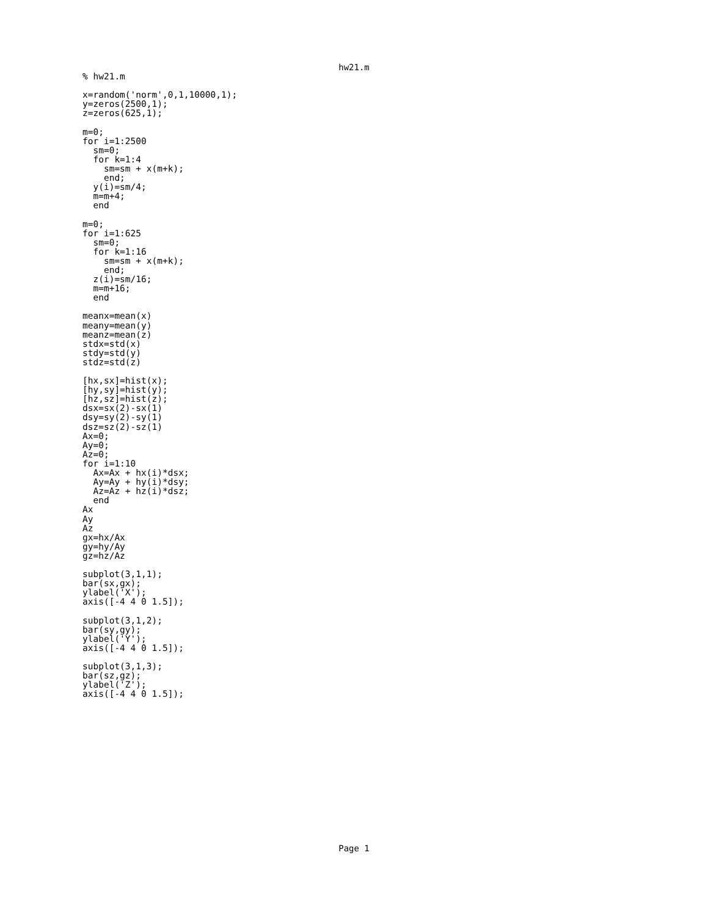hw21.m
% hw21.m

x=random('norm',0,1,10000,1);
y=zeros(2500,1);
z=zeros(625,1);

m=0;
for i=1:2500
  sm=0;
  for k=1:4
    sm=sm + x(m+k);
    end;
  y(i)=sm/4;
  m=m+4;
  end

m=0;
for i=1:625
  sm=0;
  for k=1:16
    sm=sm + x(m+k);
    end;
  z(i)=sm/16;
  m=m+16;
  end

meanx=mean(x)
meany=mean(y)
meanz=mean(z)
stdx=std(x)
stdy=std(y)
stdz=std(z)

[hx,sx]=hist(x);
[hy,sy]=hist(y);
[hz,sz]=hist(z);
dsx=sx(2)-sx(1)
dsy=sy(2)-sy(1)
dsz=sz(2)-sz(1)
Ax=0;
Ay=0;
Az=0;
for i=1:10
  Ax=Ax + hx(i)*dsx;
  Ay=Ay + hy(i)*dsy;
  Az=Az + hz(i)*dsz;
  end
Ax
Ay
Az
gx=hx/Ax
gy=hy/Ay
gz=hz/Az

subplot(3,1,1);
bar(sx,gx);
ylabel('X');
axis([-4 4 0 1.5]);

subplot(3,1,2);
bar(sy,gy);
ylabel('Y');
axis([-4 4 0 1.5]);

subplot(3,1,3);
bar(sz,gz);
ylabel('Z');
axis([-4 4 0 1.5]);
Page 1